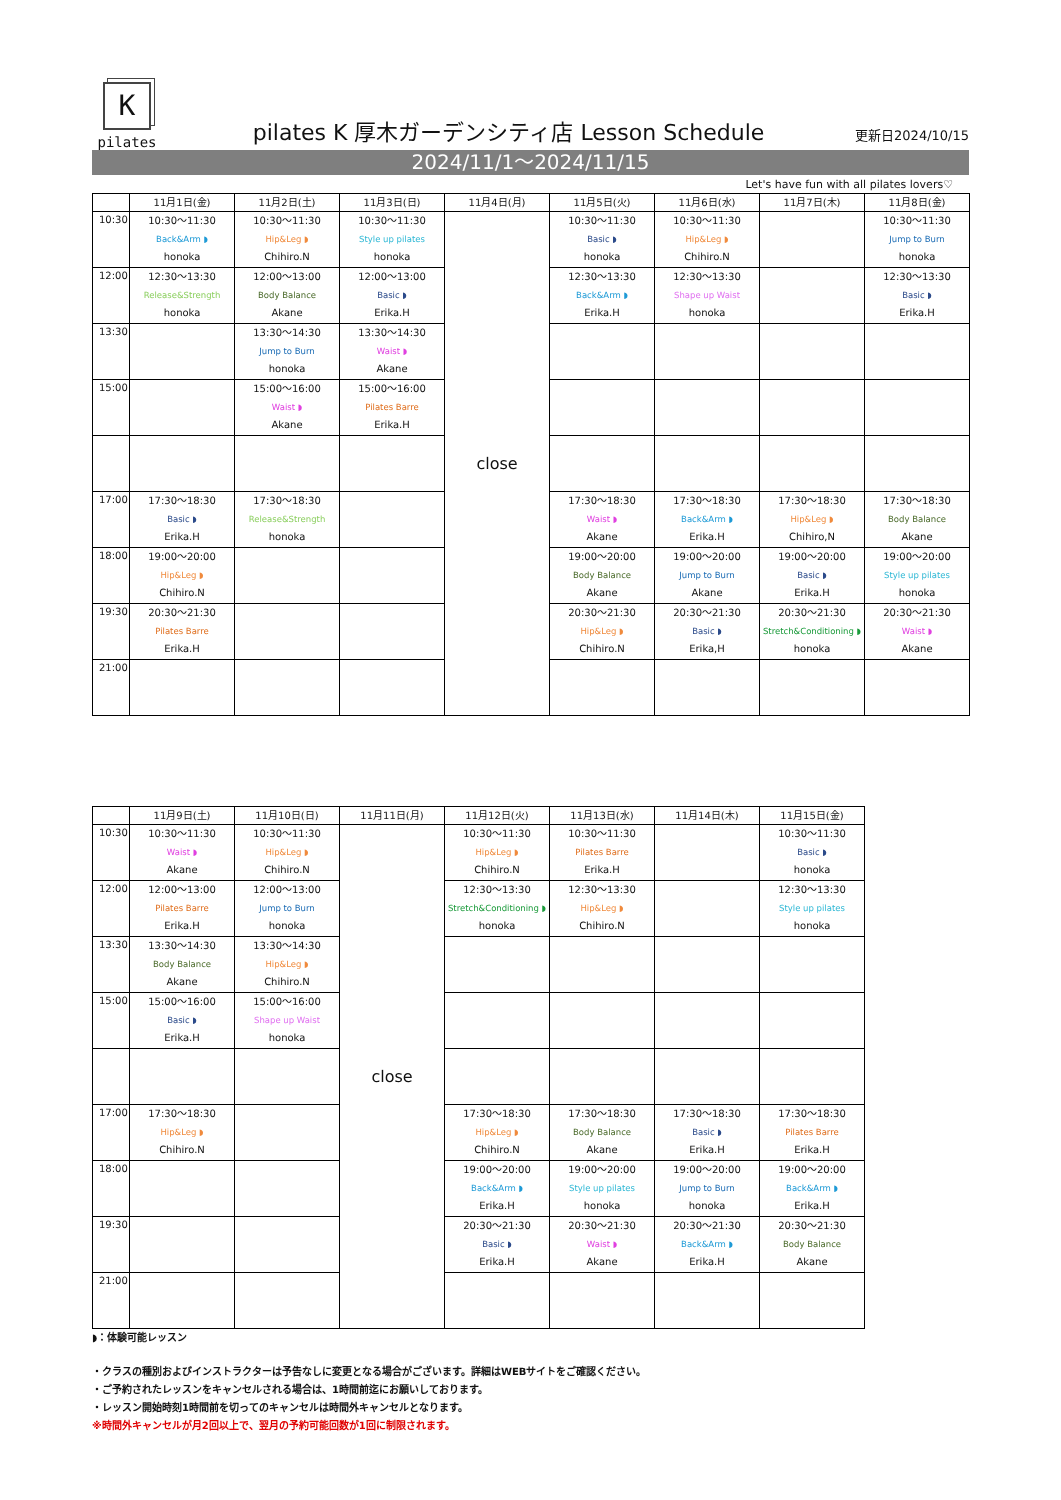K
pilates
pilates K 厚木ガーデンシティ店 Lesson Schedule
更新日2024/10/15
2024/11/1～2024/11/15
Let's have fun with all pilates lovers♡
| | 11月1日(金) | 11月2日(土) | 11月3日(日) | 11月4日(月) | 11月5日(火) | 11月6日(水) | 11月7日(木) | 11月8日(金) |
| --- | --- | --- | --- | --- | --- | --- | --- | --- |
| 10:30 | 10:30～11:30 Back&Arm ◗ honoka | 10:30～11:30 Hip&Leg ◗ Chihiro.N | 10:30～11:30 Style up pilates honoka | close | 10:30～11:30 Basic ◗ honoka | 10:30～11:30 Hip&Leg ◗ Chihiro.N | | 10:30～11:30 Jump to Burn honoka |
| 12:00 | 12:30～13:30 Release&Strength honoka | 12:00～13:00 Body Balance Akane | 12:00～13:00 Basic ◗ Erika.H | | 12:30～13:30 Back&Arm ◗ Erika.H | 12:30～13:30 Shape up Waist honoka | | 12:30～13:30 Basic ◗ Erika.H |
| 13:30 | | 13:30～14:30 Jump to Burn honoka | 13:30～14:30 Waist ◗ Akane | | | | | |
| 15:00 | | 15:00～16:00 Waist ◗ Akane | 15:00～16:00 Pilates Barre Erika.H | | | | | |
| 17:00 | 17:30～18:30 Basic ◗ Erika.H | 17:30～18:30 Release&Strength honoka | | | 17:30～18:30 Waist ◗ Akane | 17:30～18:30 Back&Arm ◗ Erika.H | 17:30～18:30 Hip&Leg ◗ Chihiro,N | 17:30～18:30 Body Balance Akane |
| 18:00 | 19:00～20:00 Hip&Leg ◗ Chihiro.N | | | | 19:00～20:00 Body Balance Akane | 19:00～20:00 Jump to Burn Akane | 19:00～20:00 Basic ◗ Erika.H | 19:00～20:00 Style up pilates honoka |
| 19:30 | 20:30～21:30 Pilates Barre Erika.H | | | | 20:30～21:30 Hip&Leg ◗ Chihiro.N | 20:30～21:30 Basic ◗ Erika,H | 20:30～21:30 Stretch&Conditioning ◗ honoka | 20:30～21:30 Waist ◗ Akane |
| 21:00 | | | | | | | | |
| | 11月9日(土) | 11月10日(日) | 11月11日(月) | 11月12日(火) | 11月13日(水) | 11月14日(木) | 11月15日(金) |
| --- | --- | --- | --- | --- | --- | --- | --- |
| 10:30 | 10:30～11:30 Waist ◗ Akane | 10:30～11:30 Hip&Leg ◗ Chihiro.N | close | 10:30～11:30 Hip&Leg ◗ Chihiro.N | 10:30～11:30 Pilates Barre Erika.H | | 10:30～11:30 Basic ◗ honoka |
| 12:00 | 12:00～13:00 Pilates Barre Erika.H | 12:00～13:00 Jump to Burn honoka | | 12:30～13:30 Stretch&Conditioning ◗ honoka | 12:30～13:30 Hip&Leg ◗ Chihiro.N | | 12:30～13:30 Style up pilates honoka |
| 13:30 | 13:30～14:30 Body Balance Akane | 13:30～14:30 Hip&Leg ◗ Chihiro.N | | | | | |
| 15:00 | 15:00～16:00 Basic ◗ Erika.H | 15:00～16:00 Shape up Waist honoka | | | | | |
| 17:00 | 17:30～18:30 Hip&Leg ◗ Chihiro.N | | | 17:30～18:30 Hip&Leg ◗ Chihiro.N | 17:30～18:30 Body Balance Akane | 17:30～18:30 Basic ◗ Erika.H | 17:30～18:30 Pilates Barre Erika.H |
| 18:00 | | | | 19:00～20:00 Back&Arm ◗ Erika.H | 19:00～20:00 Style up pilates honoka | 19:00～20:00 Jump to Burn honoka | 19:00～20:00 Back&Arm ◗ Erika.H |
| 19:30 | | | | 20:30～21:30 Basic ◗ Erika.H | 20:30～21:30 Waist ◗ Akane | 20:30～21:30 Back&Arm ◗ Erika.H | 20:30～21:30 Body Balance Akane |
| 21:00 | | | | | | | |
◗：体験可能レッスン
・クラスの種別およびインストラクターは予告なしに変更となる場合がございます。詳細はWEBサイトをご確認ください。
・ご予約されたレッスンをキャンセルされる場合は、1時間前迄にお願いしております。
・レッスン開始時刻1時間前を切ってのキャンセルは時間外キャンセルとなります。
※時間外キャンセルが月2回以上で、翌月の予約可能回数が1回に制限されます。